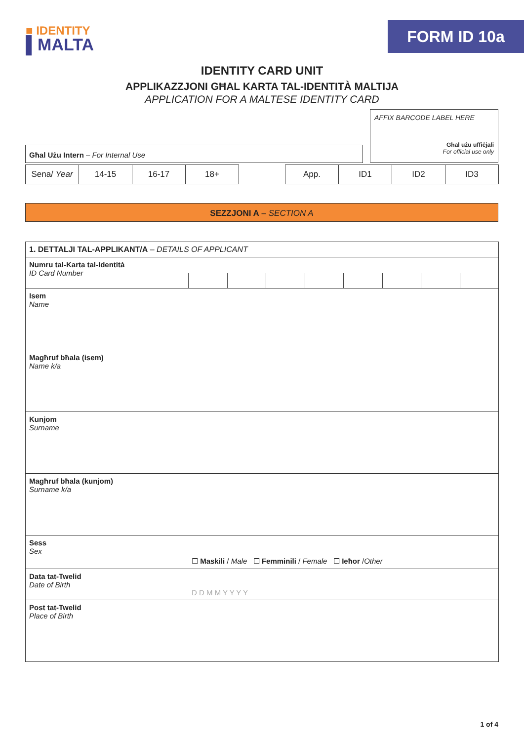■ IDENTITY
▌MALTA
FORM ID 10a
IDENTITY CARD UNIT
APPLIKAZZJONI GĦAL KARTA TAL-IDENTITÀ MALTIJA
APPLICATION FOR A MALTESE IDENTITY CARD
Għal Użu Intern – For Internal Use
AFFIX BARCODE LABEL HERE
Għal użu uffiċjali
For official use only
| Sena/ Year | 14-15 | 16-17 | 18+ |
| App. | ID1 | ID2 | ID3 |
SEZZJONI A – SECTION A
| 1. DETTALJI TAL-APPLIKANT/A – DETAILS OF APPLICANT | |
| Numru tal-Karta tal-Identità ID Card Number | |
| Isem Name | |
| Magħruf bħala (isem) Name k/a | |
| Kunjom Surname | |
| Magħruf bħala (kunjom) Surname k/a | |
| Sess Sex | ☐ Maskili / Male ☐ Femminili / Female ☐ Ieħor / Other |
| Data tat-Twelid Date of Birth | D D M M Y Y Y Y |
| Post tat-Twelid Place of Birth | |
1 of 4